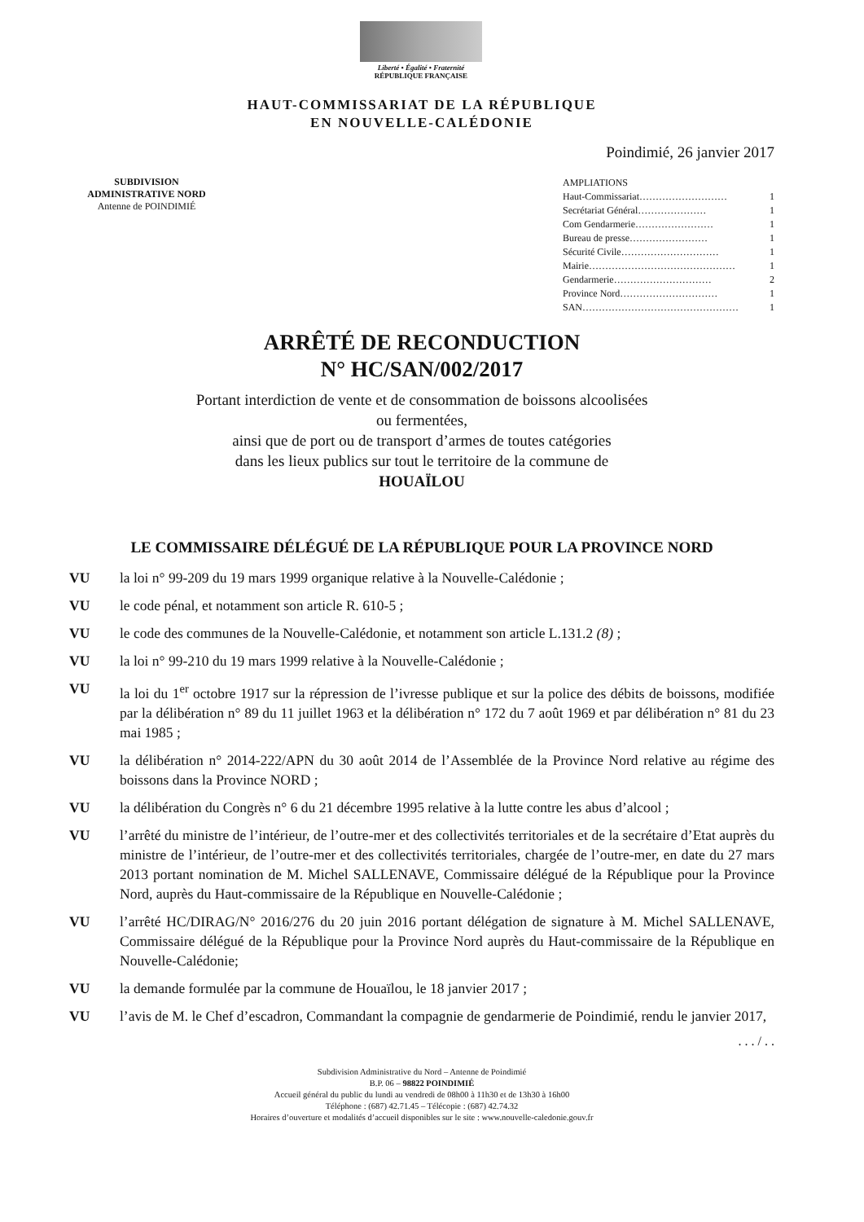Liberté • Égalité • Fraternité
RÉPUBLIQUE FRANÇAISE
HAUT-COMMISSARIAT DE LA RÉPUBLIQUE
EN NOUVELLE-CALÉDONIE
Poindimié, 26 janvier 2017
SUBDIVISION
ADMINISTRATIVE NORD
Antenne de POINDIMIÉ
AMPLIATIONS
Haut-Commissariat……………………… 1
Secrétariat Général………………… 1
Com Gendarmerie…………………… 1
Bureau de presse…………………… 1
Sécurité Civile………………………… 1
Mairie……………………………………… 1
Gendarmerie………………………… 2
Province Nord………………………… 1
SAN………………………………………… 1
ARRÊTÉ DE RECONDUCTION
N° HC/SAN/002/2017
Portant interdiction de vente et de consommation de boissons alcoolisées
ou fermentées,
ainsi que de port ou de transport d’armes de toutes catégories
dans les lieux publics sur tout le territoire de la commune de
HOUAÏLOU
LE COMMISSAIRE DÉLÉGUÉ DE LA RÉPUBLIQUE POUR LA PROVINCE NORD
VU la loi n° 99-209 du 19 mars 1999 organique relative à la Nouvelle-Calédonie ;
VU le code pénal, et notamment son article R. 610-5 ;
VU le code des communes de la Nouvelle-Calédonie, et notamment son article L.131.2 (8) ;
VU la loi n° 99-210 du 19 mars 1999 relative à la Nouvelle-Calédonie ;
VU la loi du 1<sup>er</sup> octobre 1917 sur la répression de l’ivresse publique et sur la police des débits de boissons, modifiée par la délibération n° 89 du 11 juillet 1963 et la délibération n° 172 du 7 août 1969 et par délibération n° 81 du 23 mai 1985 ;
VU la délibération n° 2014-222/APN du 30 août 2014 de l’Assemblée de la Province Nord relative au régime des boissons dans la Province NORD ;
VU la délibération du Congrès n° 6 du 21 décembre 1995 relative à la lutte contre les abus d’alcool ;
VU l’arrêté du ministre de l’intérieur, de l’outre-mer et des collectivités territoriales et de la secrétaire d’Etat auprès du ministre de l’intérieur, de l’outre-mer et des collectivités territoriales, chargée de l’outre-mer, en date du 27 mars 2013 portant nomination de M. Michel SALLENAVE, Commissaire délégué de la République pour la Province Nord, auprès du Haut-commissaire de la République en Nouvelle-Calédonie ;
VU l’arrêté HC/DIRAG/N° 2016/276 du 20 juin 2016 portant délégation de signature à M. Michel SALLENAVE, Commissaire délégué de la République pour la Province Nord auprès du Haut-commissaire de la République en Nouvelle-Calédonie;
VU la demande formulée par la commune de Houaïlou, le 18 janvier 2017 ;
VU l’avis de M. le Chef d’escadron, Commandant la compagnie de gendarmerie de Poindimié, rendu le janvier 2017,
. . . / . .
Subdivision Administrative du Nord – Antenne de Poindimié
B.P. 06 – 98822 POINDIMIÉ
Accueil général du public du lundi au vendredi de 08h00 à 11h30 et de 13h30 à 16h00
Téléphone : (687) 42.71.45 – Télécopie : (687) 42.74.32
Horaires d’ouverture et modalités d’accueil disponibles sur le site : www.nouvelle-caledonie.gouv.fr